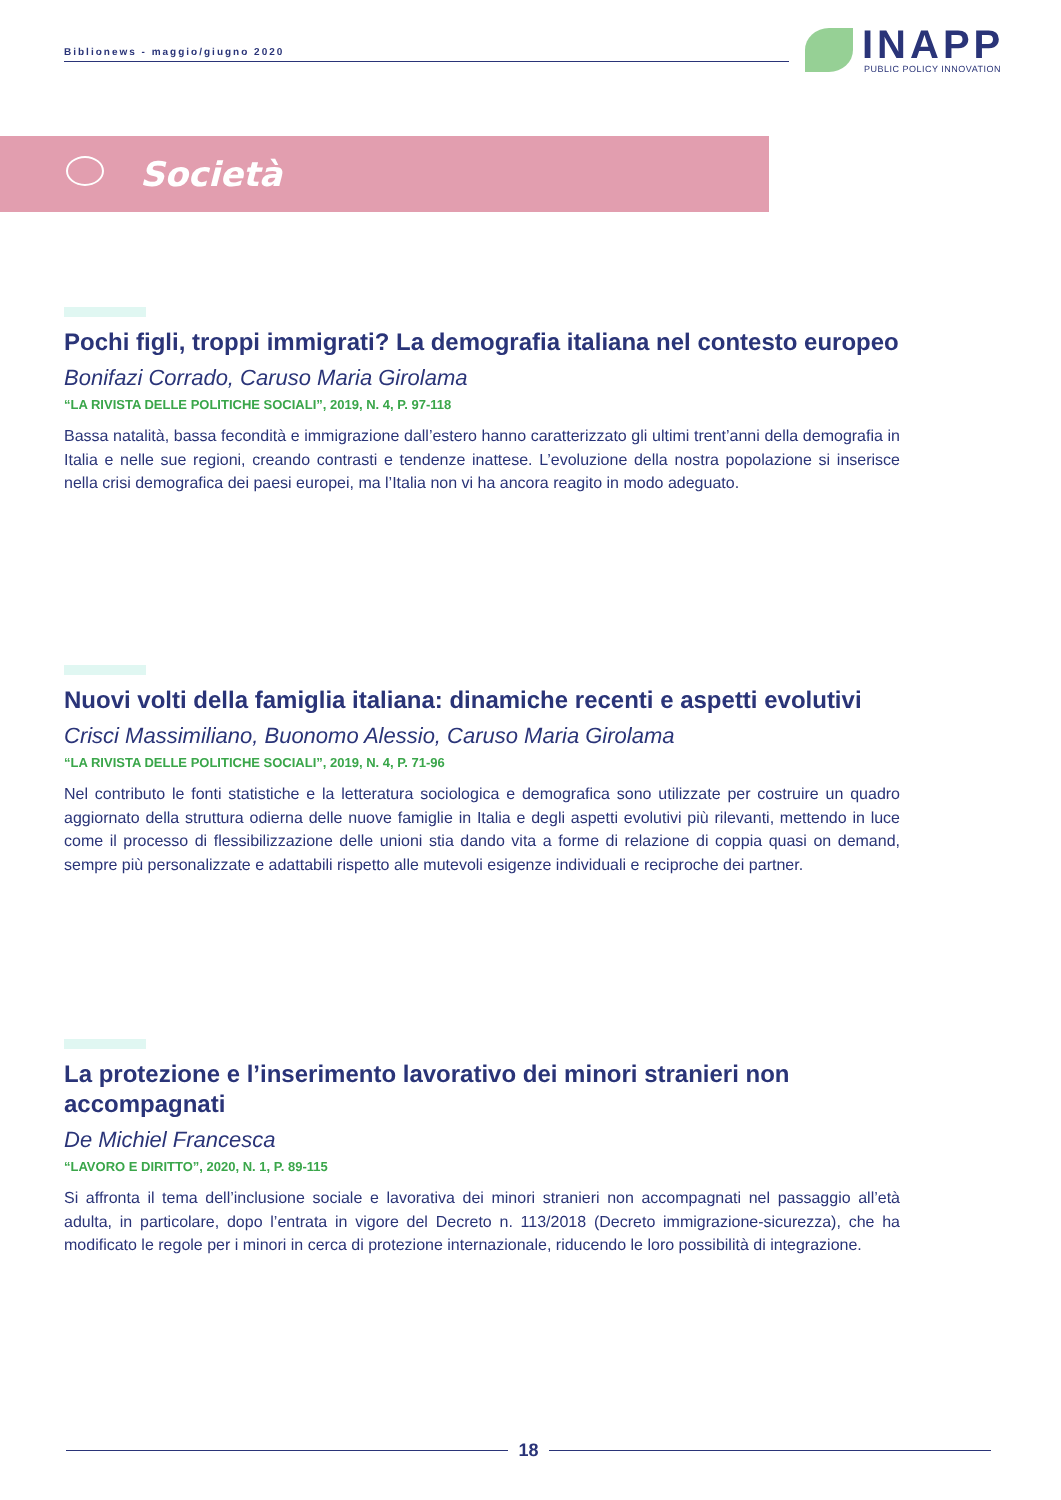Biblionews - maggio/giugno 2020
INAPP
PUBLIC POLICY INNOVATION
Società
Pochi figli, troppi immigrati? La demografia italiana nel contesto europeo
Bonifazi Corrado, Caruso Maria Girolama
“LA RIVISTA DELLE POLITICHE SOCIALI”, 2019, N. 4, P. 97-118
Bassa natalità, bassa fecondità e immigrazione dall’estero hanno caratterizzato gli ultimi trent’anni della demografia in Italia e nelle sue regioni, creando contrasti e tendenze inattese. L’evoluzione della nostra popolazione si inserisce nella crisi demografica dei paesi europei, ma l’Italia non vi ha ancora reagito in modo adeguato.
Nuovi volti della famiglia italiana: dinamiche recenti e aspetti evolutivi
Crisci Massimiliano, Buonomo Alessio, Caruso Maria Girolama
“LA RIVISTA DELLE POLITICHE SOCIALI”, 2019, N. 4, P. 71-96
Nel contributo le fonti statistiche e la letteratura sociologica e demografica sono utilizzate per costruire un quadro aggiornato della struttura odierna delle nuove famiglie in Italia e degli aspetti evolutivi più rilevanti, mettendo in luce come il processo di flessibilizzazione delle unioni stia dando vita a forme di relazione di coppia quasi on demand, sempre più personalizzate e adattabili rispetto alle mutevoli esigenze individuali e reciproche dei partner.
La protezione e l’inserimento lavorativo dei minori stranieri non accompagnati
De Michiel Francesca
“LAVORO E DIRITTO”, 2020, N. 1, P. 89-115
Si affronta il tema dell’inclusione sociale e lavorativa dei minori stranieri non accompagnati nel passaggio all’età adulta, in particolare, dopo l’entrata in vigore del Decreto n. 113/2018 (Decreto immigrazione-sicurezza), che ha modificato le regole per i minori in cerca di protezione internazionale, riducendo le loro possibilità di integrazione.
18